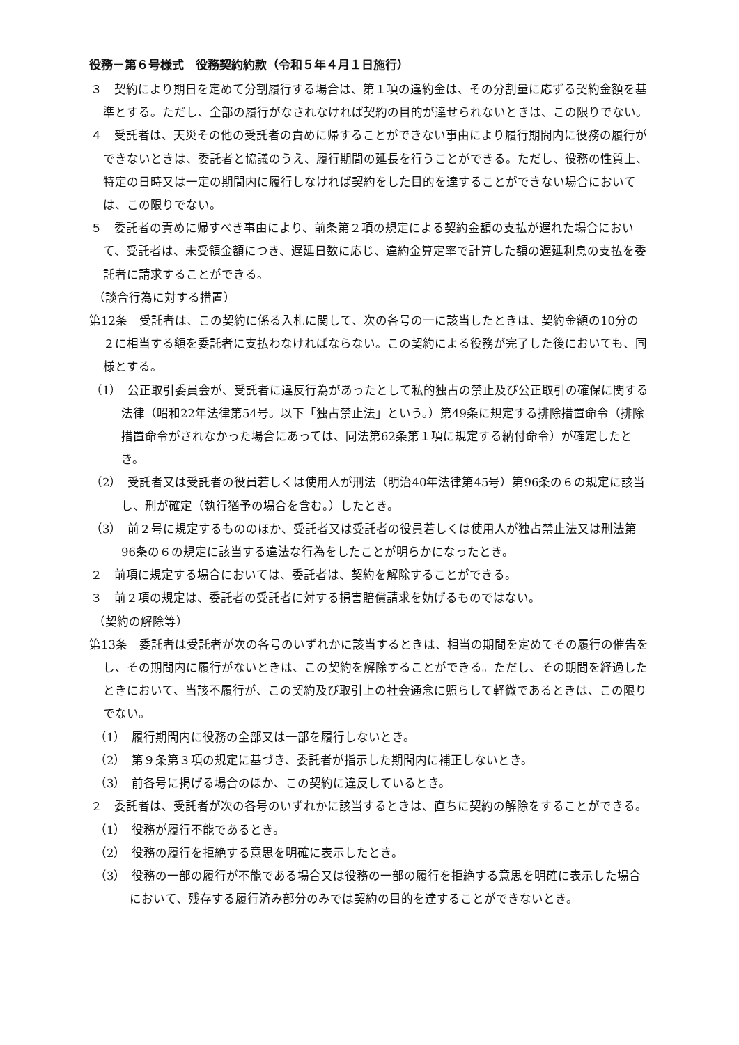役務－第６号様式　役務契約約款（令和５年４月１日施行）
３　契約により期日を定めて分割履行する場合は、第１項の違約金は、その分割量に応ずる契約金額を基準とする。ただし、全部の履行がなされなければ契約の目的が達せられないときは、この限りでない。
４　受託者は、天災その他の受託者の責めに帰することができない事由により履行期間内に役務の履行ができないときは、委託者と協議のうえ、履行期間の延長を行うことができる。ただし、役務の性質上、特定の日時又は一定の期間内に履行しなければ契約をした目的を達することができない場合においては、この限りでない。
５　委託者の責めに帰すべき事由により、前条第２項の規定による契約金額の支払が遅れた場合において、受託者は、未受領金額につき、遅延日数に応じ、違約金算定率で計算した額の遅延利息の支払を委託者に請求することができる。
（談合行為に対する措置）
第12条　受託者は、この契約に係る入札に関して、次の各号の一に該当したときは、契約金額の10分の２に相当する額を委託者に支払わなければならない。この契約による役務が完了した後においても、同様とする。
（1）　公正取引委員会が、受託者に違反行為があったとして私的独占の禁止及び公正取引の確保に関する法律（昭和22年法律第54号。以下「独占禁止法」という。）第49条に規定する排除措置命令（排除措置命令がされなかった場合にあっては、同法第62条第１項に規定する納付命令）が確定したとき。
（2）　受託者又は受託者の役員若しくは使用人が刑法（明治40年法律第45号）第96条の６の規定に該当し、刑が確定（執行猶予の場合を含む。）したとき。
（3）　前２号に規定するもののほか、受託者又は受託者の役員若しくは使用人が独占禁止法又は刑法第96条の６の規定に該当する違法な行為をしたことが明らかになったとき。
２　前項に規定する場合においては、委託者は、契約を解除することができる。
３　前２項の規定は、委託者の受託者に対する損害賠償請求を妨げるものではない。
（契約の解除等）
第13条　委託者は受託者が次の各号のいずれかに該当するときは、相当の期間を定めてその履行の催告をし、その期間内に履行がないときは、この契約を解除することができる。ただし、その期間を経過したときにおいて、当該不履行が、この契約及び取引上の社会通念に照らして軽微であるときは、この限りでない。
（1）　履行期間内に役務の全部又は一部を履行しないとき。
（2）　第９条第３項の規定に基づき、委託者が指示した期間内に補正しないとき。
（3）　前各号に掲げる場合のほか、この契約に違反しているとき。
２　委託者は、受託者が次の各号のいずれかに該当するときは、直ちに契約の解除をすることができる。
（1）　役務が履行不能であるとき。
（2）　役務の履行を拒絶する意思を明確に表示したとき。
（3）　役務の一部の履行が不能である場合又は役務の一部の履行を拒絶する意思を明確に表示した場合において、残存する履行済み部分のみでは契約の目的を達することができないとき。